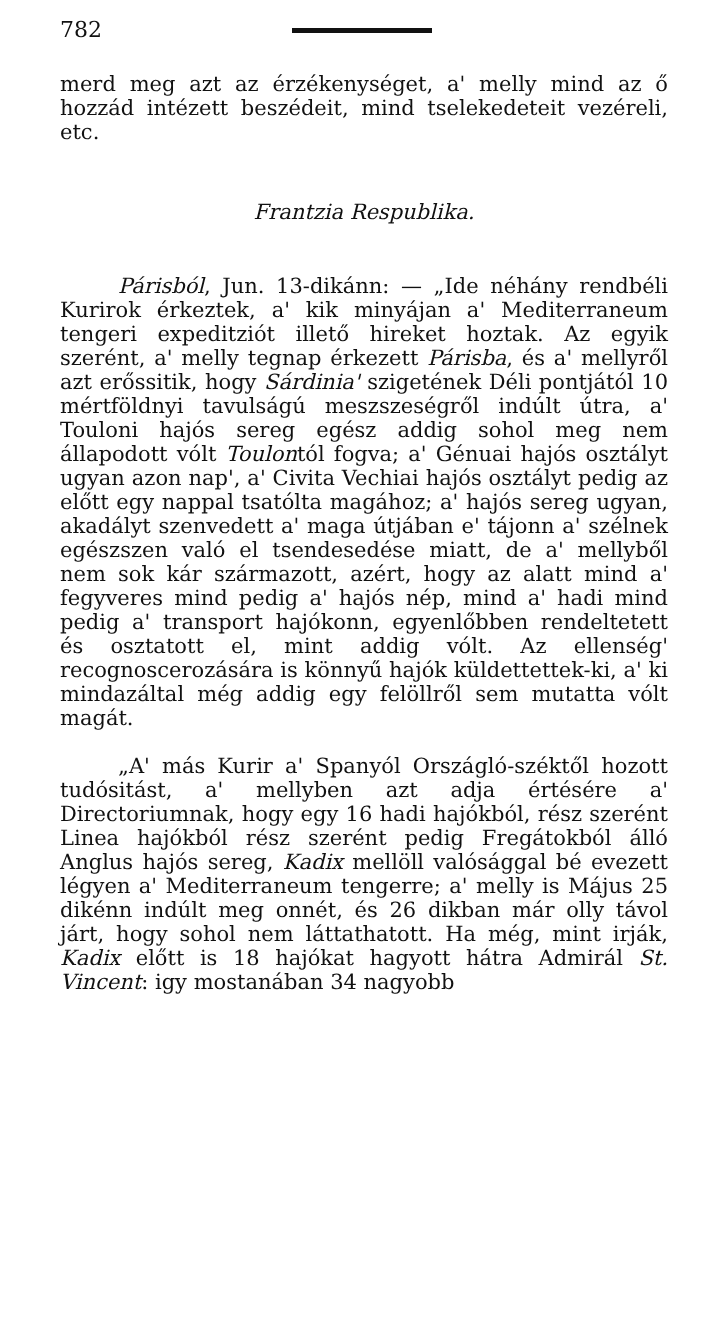782
merd meg azt az érzékenységet, a' melly mind az ő hozzád intézett beszédeit, mind tselekedeteit vezéreli, etc.
Frantzia Respublika.
Párisból, Jun. 13-dikánn: — „Ide néhány rendbéli Kurirok érkeztek, a' kik minyájan a' Mediterraneum tengeri expeditziót illető hireket hoztak. Az egyik szerént, a' melly tegnap érkezett Párisba, és a' mellyről azt erőssitik, hogy Sárdinia' szigetének Déli pontjától 10 mértföldnyi tavulságú meszszeségről indúlt útra, a' Touloni hajós sereg egész addig sohol meg nem állapodott vólt Toulontól fogva; a' Génuai hajós osztályt ugyan azon nap', a' Civita Vechiai hajós osztályt pedig az előtt egy nappal tsatólta magához; a' hajós sereg ugyan, akadályt szenvedett a' maga útjában e' tájonn a' szélnek egészszen való el tsendesedése miatt, de a' mellyből nem sok kár származott, azért, hogy az alatt mind a' fegyveres mind pedig a' hajós nép, mind a' hadi mind pedig a' transport hajókonn, egyenlőbben rendeltetett és osztatott el, mint addig vólt. Az ellenség' recognoscerozására is könnyű hajók küldettettek-ki, a' ki mindazáltal még addig egy felöllről sem mutatta vólt magát.
„A' más Kurir a' Spanyól Országló-széktől hozott tudósitást, a' mellyben azt adja értésére a' Directoriumnak, hogy egy 16 hadi hajókból, rész szerént Linea hajókból rész szerént pedig Fregátokból álló Anglus hajós sereg, Kadix mellöll valósággal bé evezett légyen a' Mediterraneum tengerre; a' melly is Május 25 dikénn indúlt meg onnét, és 26 dikban már olly távol járt, hogy sohol nem láttathatott. Ha még, mint irják, Kadix előtt is 18 hajókat hagyott hátra Admirál St. Vincent: igy mostanában 34 nagyobb